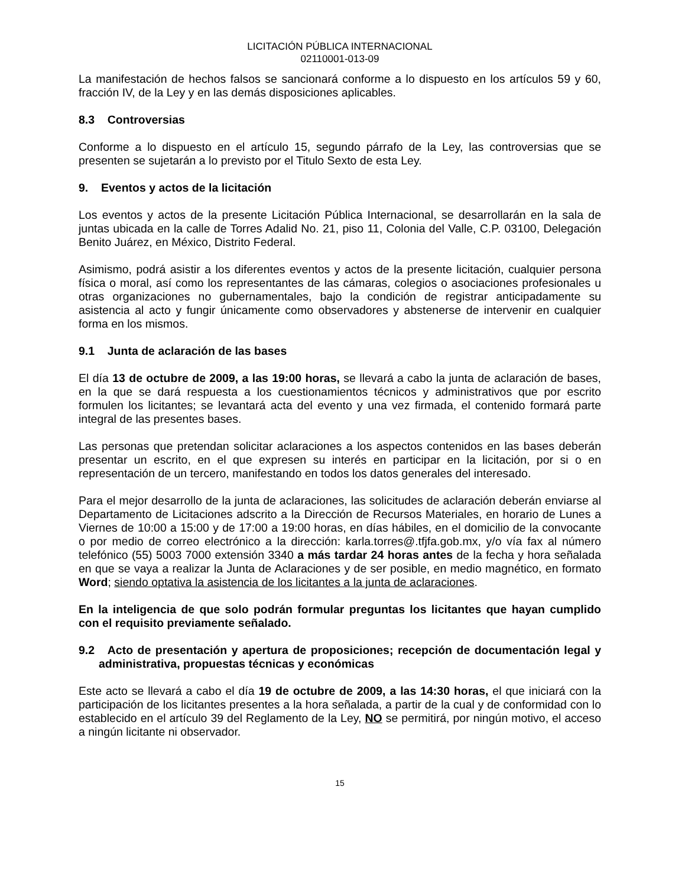LICITACIÓN PÚBLICA INTERNACIONAL
02110001-013-09
La manifestación de hechos falsos se sancionará conforme a lo dispuesto en los artículos 59 y 60, fracción IV, de la Ley y en las demás disposiciones aplicables.
8.3 Controversias
Conforme a lo dispuesto en el artículo 15, segundo párrafo de la Ley, las controversias que se presenten se sujetarán a lo previsto por el Titulo Sexto de esta Ley.
9. Eventos y actos de la licitación
Los eventos y actos de la presente Licitación Pública Internacional, se desarrollarán en la sala de juntas ubicada en la calle de Torres Adalid No. 21, piso 11, Colonia del Valle, C.P. 03100, Delegación Benito Juárez, en México, Distrito Federal.
Asimismo, podrá asistir a los diferentes eventos y actos de la presente licitación, cualquier persona física o moral, así como los representantes de las cámaras, colegios o asociaciones profesionales u otras organizaciones no gubernamentales, bajo la condición de registrar anticipadamente su asistencia al acto y fungir únicamente como observadores y abstenerse de intervenir en cualquier forma en los mismos.
9.1 Junta de aclaración de las bases
El día 13 de octubre de 2009, a las 19:00 horas, se llevará a cabo la junta de aclaración de bases, en la que se dará respuesta a los cuestionamientos técnicos y administrativos que por escrito formulen los licitantes; se levantará acta del evento y una vez firmada, el contenido formará parte integral de las presentes bases.
Las personas que pretendan solicitar aclaraciones a los aspectos contenidos en las bases deberán presentar un escrito, en el que expresen su interés en participar en la licitación, por si o en representación de un tercero, manifestando en todos los datos generales del interesado.
Para el mejor desarrollo de la junta de aclaraciones, las solicitudes de aclaración deberán enviarse al Departamento de Licitaciones adscrito a la Dirección de Recursos Materiales, en horario de Lunes a Viernes de 10:00 a 15:00 y de 17:00 a 19:00 horas, en días hábiles, en el domicilio de la convocante o por medio de correo electrónico a la dirección: karla.torres@.tfjfa.gob.mx, y/o vía fax al número telefónico (55) 5003 7000 extensión 3340 a más tardar 24 horas antes de la fecha y hora señalada en que se vaya a realizar la Junta de Aclaraciones y de ser posible, en medio magnético, en formato Word; siendo optativa la asistencia de los licitantes a la junta de aclaraciones.
En la inteligencia de que solo podrán formular preguntas los licitantes que hayan cumplido con el requisito previamente señalado.
9.2 Acto de presentación y apertura de proposiciones; recepción de documentación legal y administrativa, propuestas técnicas y económicas
Este acto se llevará a cabo el día 19 de octubre de 2009, a las 14:30 horas, el que iniciará con la participación de los licitantes presentes a la hora señalada, a partir de la cual y de conformidad con lo establecido en el artículo 39 del Reglamento de la Ley, NO se permitirá, por ningún motivo, el acceso a ningún licitante ni observador.
15